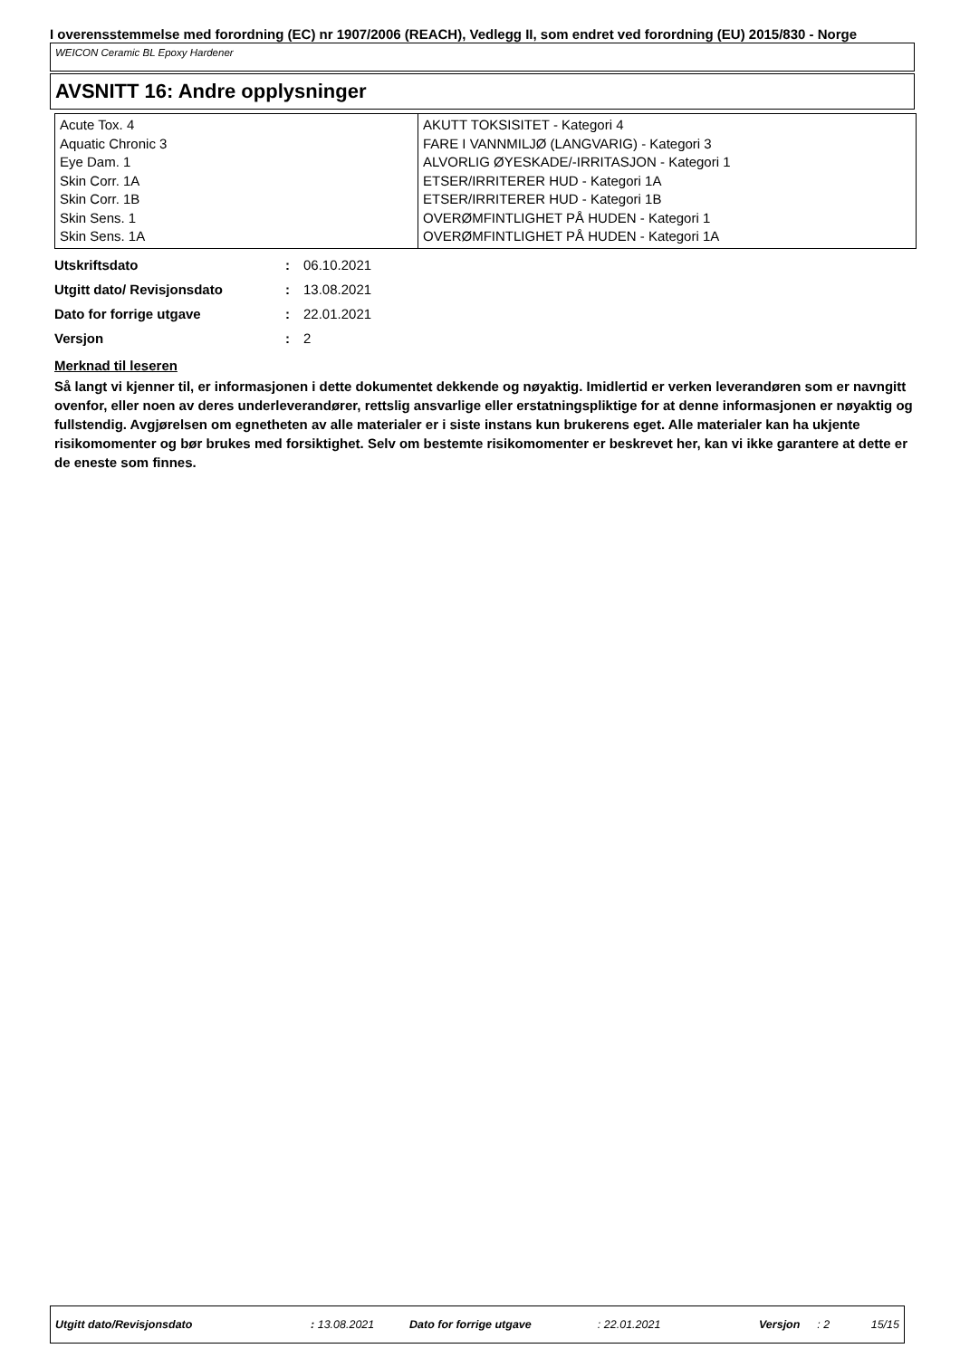I overensstemmelse med forordning (EC) nr 1907/2006 (REACH), Vedlegg II, som endret ved forordning (EU) 2015/830 - Norge
WEICON Ceramic BL Epoxy Hardener
AVSNITT 16: Andre opplysninger
| Acute Tox. 4 Aquatic Chronic 3 Eye Dam. 1 Skin Corr. 1A Skin Corr. 1B Skin Sens. 1 Skin Sens. 1A | AKUTT TOKSISITET - Kategori 4 FARE I VANNMILJØ (LANGVARIG) - Kategori 3 ALVORLIG ØYESKADE/-IRRITASJON - Kategori 1 ETSER/IRRITERER HUD - Kategori 1A ETSER/IRRITERER HUD - Kategori 1B OVERØMFINTLIGHET PÅ HUDEN - Kategori 1 OVERØMFINTLIGHET PÅ HUDEN - Kategori 1A |
| Utskriftsdato | : | 06.10.2021 |
| Utgitt dato/ Revisjonsdato | : | 13.08.2021 |
| Dato for forrige utgave | : | 22.01.2021 |
| Versjon | : | 2 |
Merknad til leseren
Så langt vi kjenner til, er informasjonen i dette dokumentet dekkende og nøyaktig. Imidlertid er verken leverandøren som er navngitt ovenfor, eller noen av deres underleverandører, rettslig ansvarlige eller erstatningspliktige for at denne informasjonen er nøyaktig og fullstendig. Avgjørelsen om egnetheten av alle materialer er i siste instans kun brukerens eget. Alle materialer kan ha ukjente risikomomenter og bør brukes med forsiktighet. Selv om bestemte risikomomenter er beskrevet her, kan vi ikke garantere at dette er de eneste som finnes.
Utgitt dato/Revisjonsdato: 13.08.2021 Dato for forrige utgave: 22.01.2021 Versjon: 2 15/15